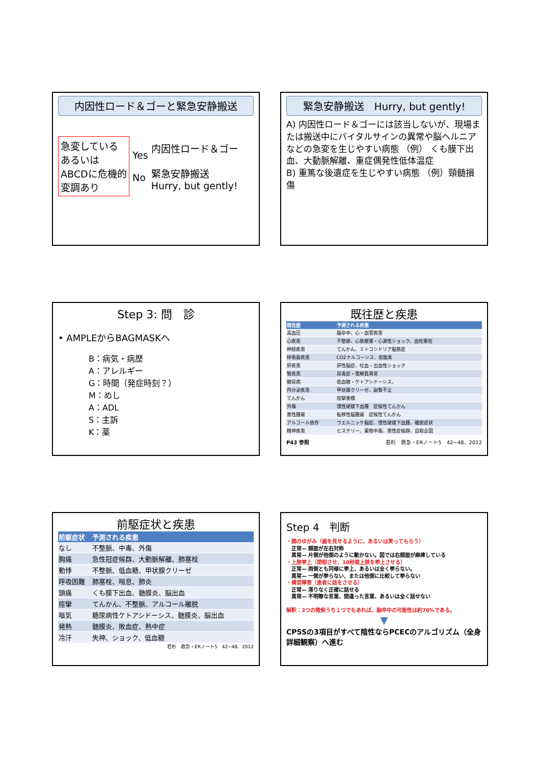内因性ロード＆ゴーと緊急安静搬送
急変している あるいは ABCDに危機的変調あり
Yes
No
内因性ロード＆ゴー
緊急安静搬送
Hurry, but gently!
緊急安静搬送　Hurry, but gently!
A) 内因性ロード＆ゴーには該当しないが、現場または搬送中にバイタルサインの異常や脳ヘルニアなどの急変を生じやすい病態 （例） くも膜下出血、大動脈解離、重症偶発性低体温症
B) 重篤な後遺症を生じやすい病態 （例）頸髄損傷
Step 3: 問　診
• AMPLEからBAGMASKへ
B：病気・病歴
A：アレルギー
G：時間（発症時刻？）
M：めし
A：ADL
S：主訴
K：薬
既往歴と疾患
| 既往歴 | 予測される疾患 |
| --- | --- |
| 高血圧 | 脳卒中、心・血管疾患 |
| 心疾患 | 不整脈、心筋梗塞・心源性ショック、血栓塞栓 |
| 神経疾患 | てんかん、ミトコンドリア脳筋症 |
| 呼吸器疾患 | CO2ナルコーシス、低酸素 |
| 肝疾患 | 肝性脳症、吐血・出血性ショック |
| 腎疾患 | 尿毒症・電解質異常 |
| 糖尿病 | 低血糖・ケトアシドーシス、 |
| 内分泌疾患 | 甲状腺クリーゼ、副腎不全 |
| てんかん | 痙攣重積 |
| 外傷 | 慢性硬膜下血腫 症候性てんかん |
| 悪性腫瘍 | 転移性脳腫瘍 症候性てんかん |
| アルコール依存 | ウエルニッケ脳症、慢性硬膜下血腫、離脱症状 |
| 精神疾患 | ヒステリー、薬物中毒、悪性症候群、自殺企図 |
P43 参照 若杉　救急・ERノート5　42−48、2012
前駆症状と疾患
| 前駆症状 | 予測される疾患 |
| --- | --- |
| なし | 不整脈、中毒、外傷 |
| 胸痛 | 急性冠症候群、大動脈解離、肺塞栓 |
| 動悸 | 不整脈、低血糖、甲状腺クリーゼ |
| 呼吸困難 | 肺塞栓、喘息、肺炎 |
| 頭痛 | くも膜下出血、髄膜炎、脳出血 |
| 痙攣 | てんかん、不整脈、アルコール離脱 |
| 嘔気 | 糖尿病性ケトアシドーシス、髄膜炎、脳出血 |
| 発熱 | 髄膜炎、敗血症、熱中症 |
| 冷汗 | 失神、ショック、低血糖 |
若杉　救急・ERノート5　42−48、2012
Step 4　判断
・顔のゆがみ（歯を見せるように、あるいは笑ってもらう）
　正常— 顔面が左右対称
　異常— 片側が他側のように動かない。図では右顔面が麻痺している
・上肢挙上（閉眼させ、10秒間上肢を挙上させる）
　正常— 両側とも同様に挙上、あるいは全く挙らない。
　異常— 一側が挙らない、または他側に比較して挙らない
・構音障害（患者に話をさせる）
　正常— 滞りなく正確に話せる
　異常— 不明瞭な言葉、間違った言葉、あるいは全く話せない
解釈：3つの徴候うち１つでもあれば、脳卒中の可能性は約70%である。
▼
CPSSの3項目がすべて陰性ならPCECのアルゴリズム（全身詳細観察）へ進む